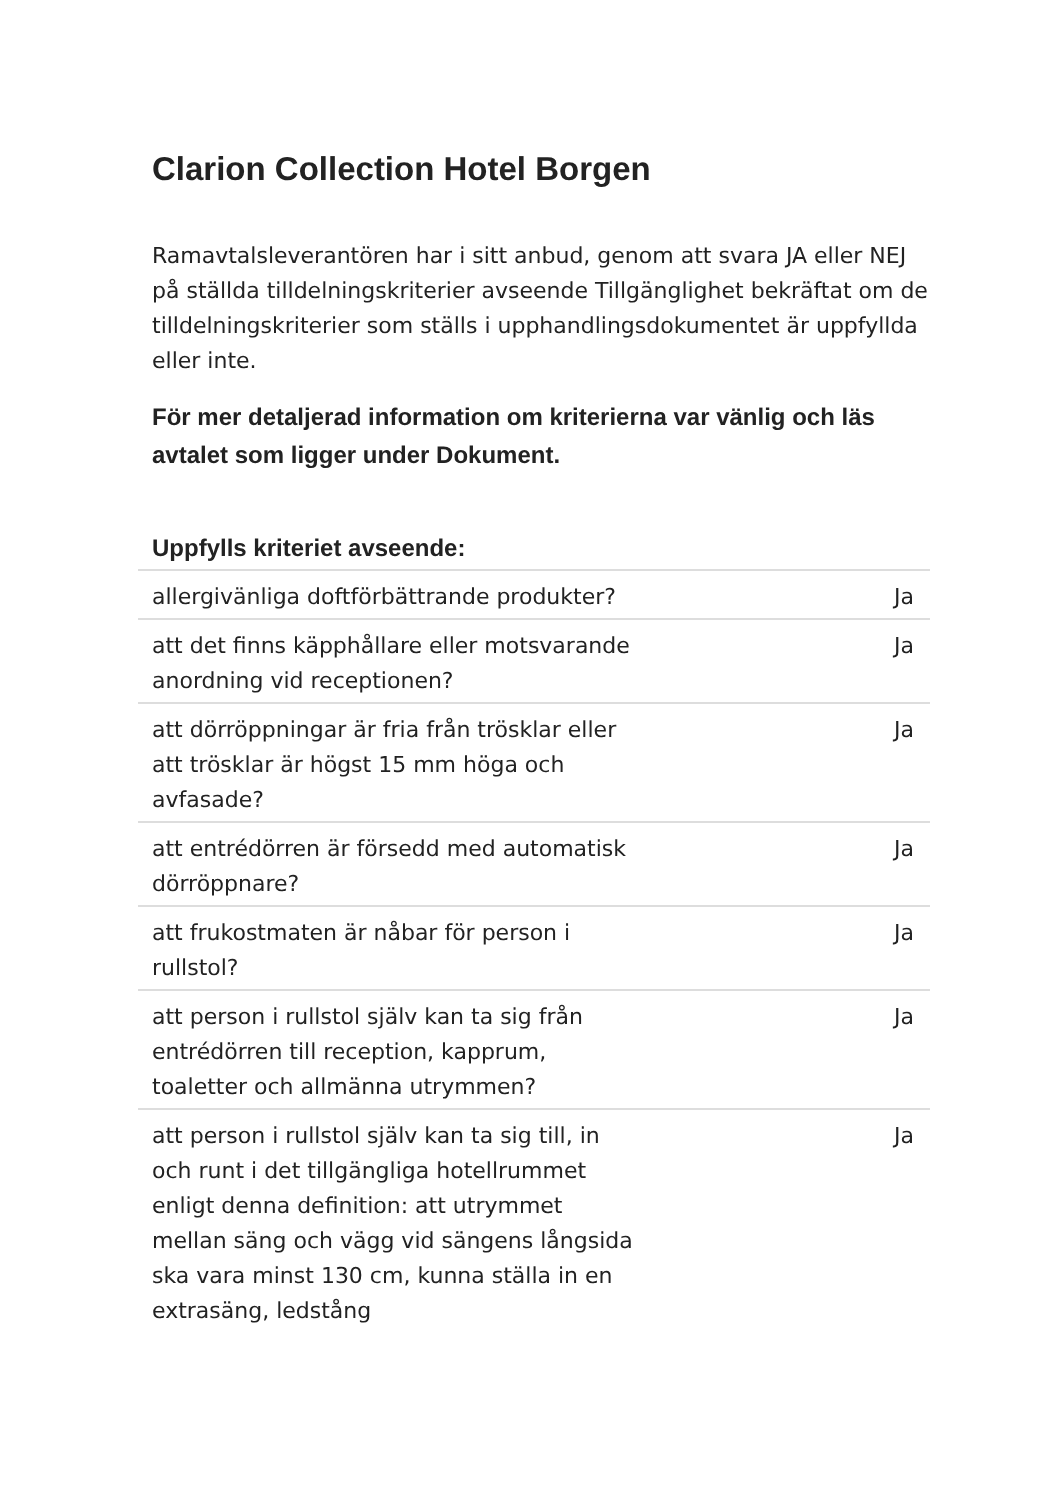Clarion Collection Hotel Borgen
Ramavtalsleverantören har i sitt anbud, genom att svara JA eller NEJ på ställda tilldelningskriterier avseende Tillgänglighet bekräftat om de tilldelningskriterier som ställs i upphandlingsdokumentet är uppfyllda eller inte.
För mer detaljerad information om kriterierna var vänlig och läs avtalet som ligger under Dokument.
| Uppfylls kriteriet avseende: | |
| --- | --- |
| allergivänliga doftförbättrande produkter? | Ja |
| att det finns käpphållare eller motsvarande anordning vid receptionen? | Ja |
| att dörröppningar är fria från trösklar eller att trösklar är högst 15 mm höga och avfasade? | Ja |
| att entrédörren är försedd med automatisk dörröppnare? | Ja |
| att frukostmaten är nåbar för person i rullstol? | Ja |
| att person i rullstol själv kan ta sig från entrédörren till reception, kapprum, toaletter och allmänna utrymmen? | Ja |
| att person i rullstol själv kan ta sig till, in och runt i det tillgängliga hotellrummet enligt denna definition: att utrymmet mellan säng och vägg vid sängens långsida ska vara minst 130 cm, kunna ställa in en extrasäng, ledstång | Ja |